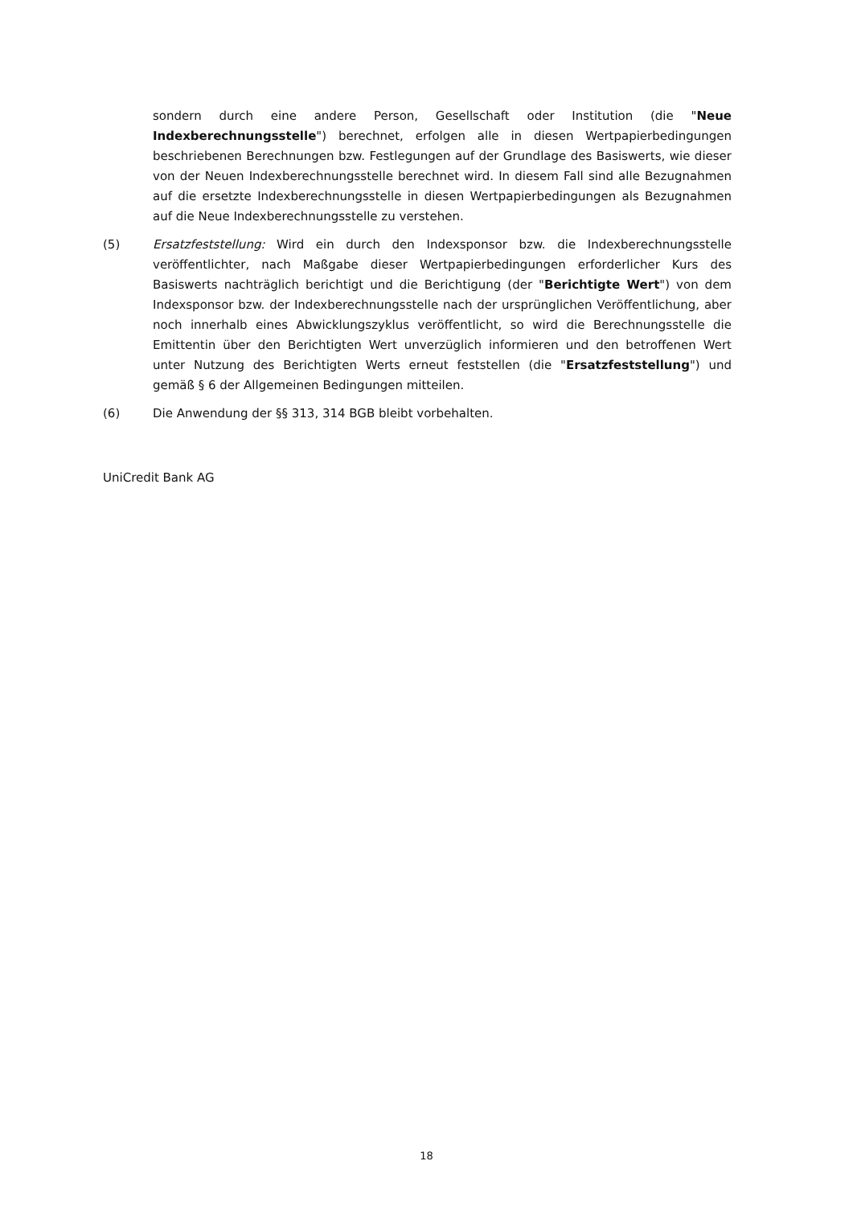sondern durch eine andere Person, Gesellschaft oder Institution (die "Neue Indexberechnungsstelle") berechnet, erfolgen alle in diesen Wertpapierbedingungen beschriebenen Berechnungen bzw. Festlegungen auf der Grundlage des Basiswerts, wie dieser von der Neuen Indexberechnungsstelle berechnet wird. In diesem Fall sind alle Bezugnahmen auf die ersetzte Indexberechnungsstelle in diesen Wertpapierbedingungen als Bezugnahmen auf die Neue Indexberechnungsstelle zu verstehen.
(5) Ersatzfeststellung: Wird ein durch den Indexsponsor bzw. die Indexberechnungsstelle veröffentlichter, nach Maßgabe dieser Wertpapierbedingungen erforderlicher Kurs des Basiswerts nachträglich berichtigt und die Berichtigung (der "Berichtigte Wert") von dem Indexsponsor bzw. der Indexberechnungsstelle nach der ursprünglichen Veröffentlichung, aber noch innerhalb eines Abwicklungszyklus veröffentlicht, so wird die Berechnungsstelle die Emittentin über den Berichtigten Wert unverzüglich informieren und den betroffenen Wert unter Nutzung des Berichtigten Werts erneut feststellen (die "Ersatzfeststellung") und gemäß § 6 der Allgemeinen Bedingungen mitteilen.
(6) Die Anwendung der §§ 313, 314 BGB bleibt vorbehalten.
UniCredit Bank AG
18